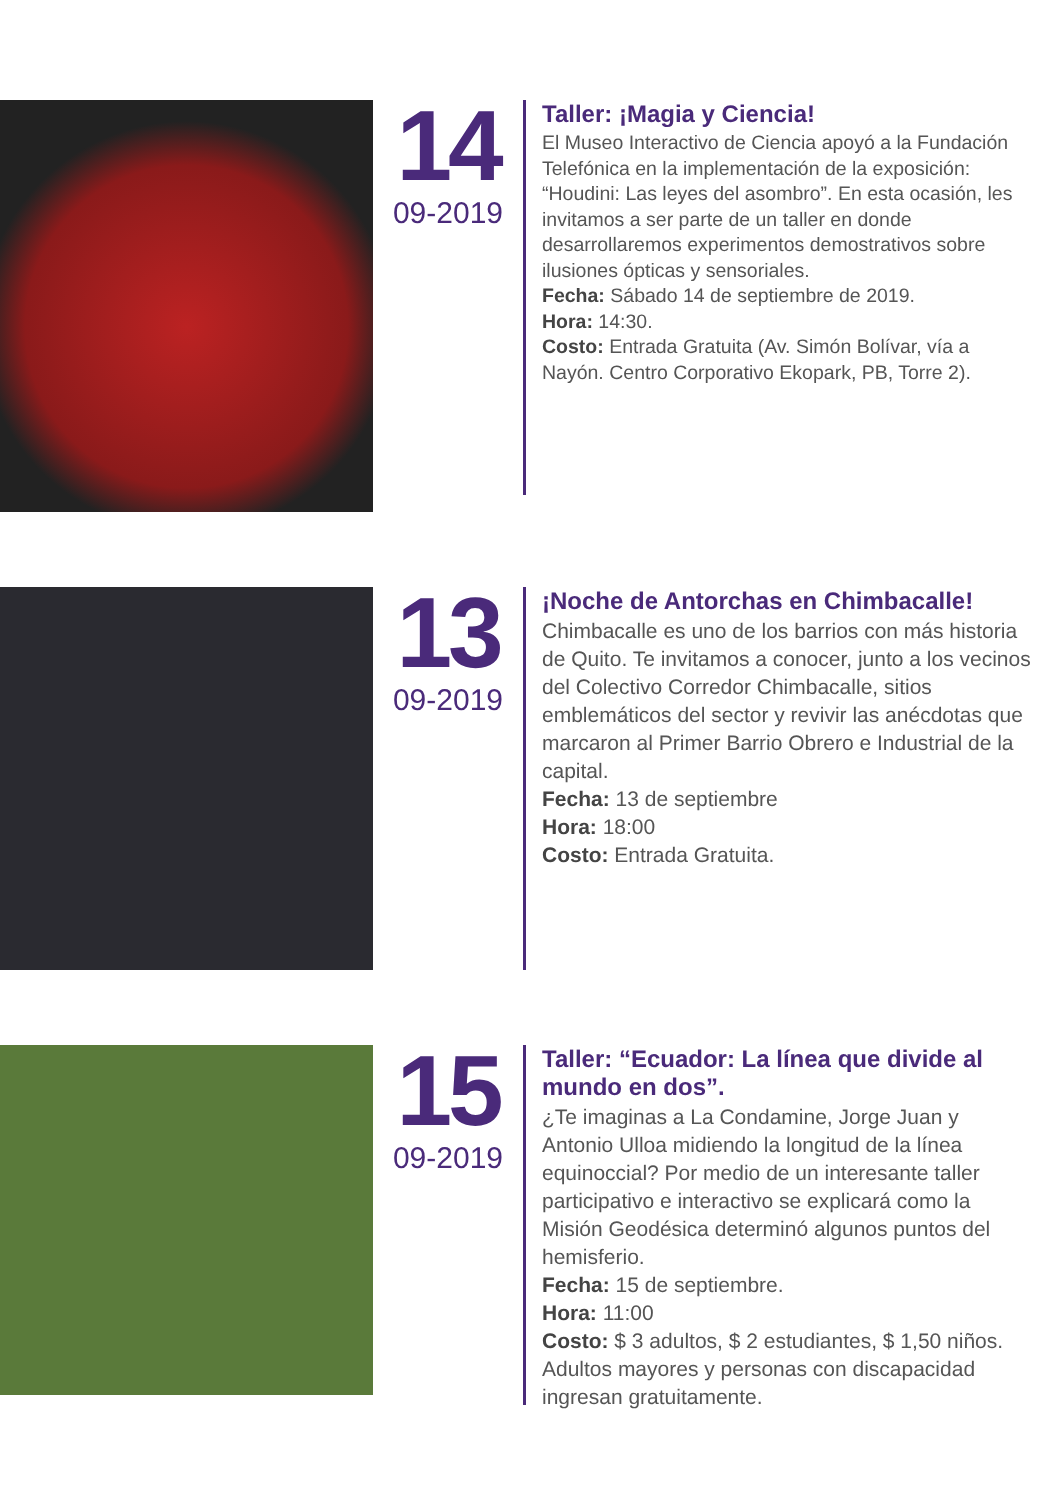14
09-2019
Taller: ¡Magia y Ciencia!
El Museo Interactivo de Ciencia apoyó a la Fundación Telefónica en la implementación de la exposición: “Houdini: Las leyes del asombro”. En esta ocasión, les invitamos a ser parte de un taller en donde desarrollaremos experimentos demostrativos sobre ilusiones ópticas y sensoriales.
Fecha: Sábado 14 de septiembre de 2019.
Hora: 14:30.
Costo: Entrada Gratuita (Av. Simón Bolívar, vía a Nayón. Centro Corporativo Ekopark, PB, Torre 2).
13
09-2019
¡Noche de Antorchas en Chimbacalle!
Chimbacalle es uno de los barrios con más historia de Quito. Te invitamos a conocer, junto a los vecinos del Colectivo Corredor Chimbacalle, sitios emblemáticos del sector y revivir las anécdotas que marcaron al Primer Barrio Obrero e Industrial de la capital.
Fecha: 13 de septiembre
Hora: 18:00
Costo: Entrada Gratuita.
15
09-2019
Taller: “Ecuador: La línea que divide al mundo en dos”.
¿Te imaginas a La Condamine, Jorge Juan y Antonio Ulloa midiendo la longitud de la línea equinoccial? Por medio de un interesante taller participativo e interactivo se explicará como la Misión Geodésica determinó algunos puntos del hemisferio.
Fecha: 15 de septiembre.
Hora: 11:00
Costo: $ 3 adultos, $ 2 estudiantes, $ 1,50 niños. Adultos mayores y personas con discapacidad ingresan gratuitamente.